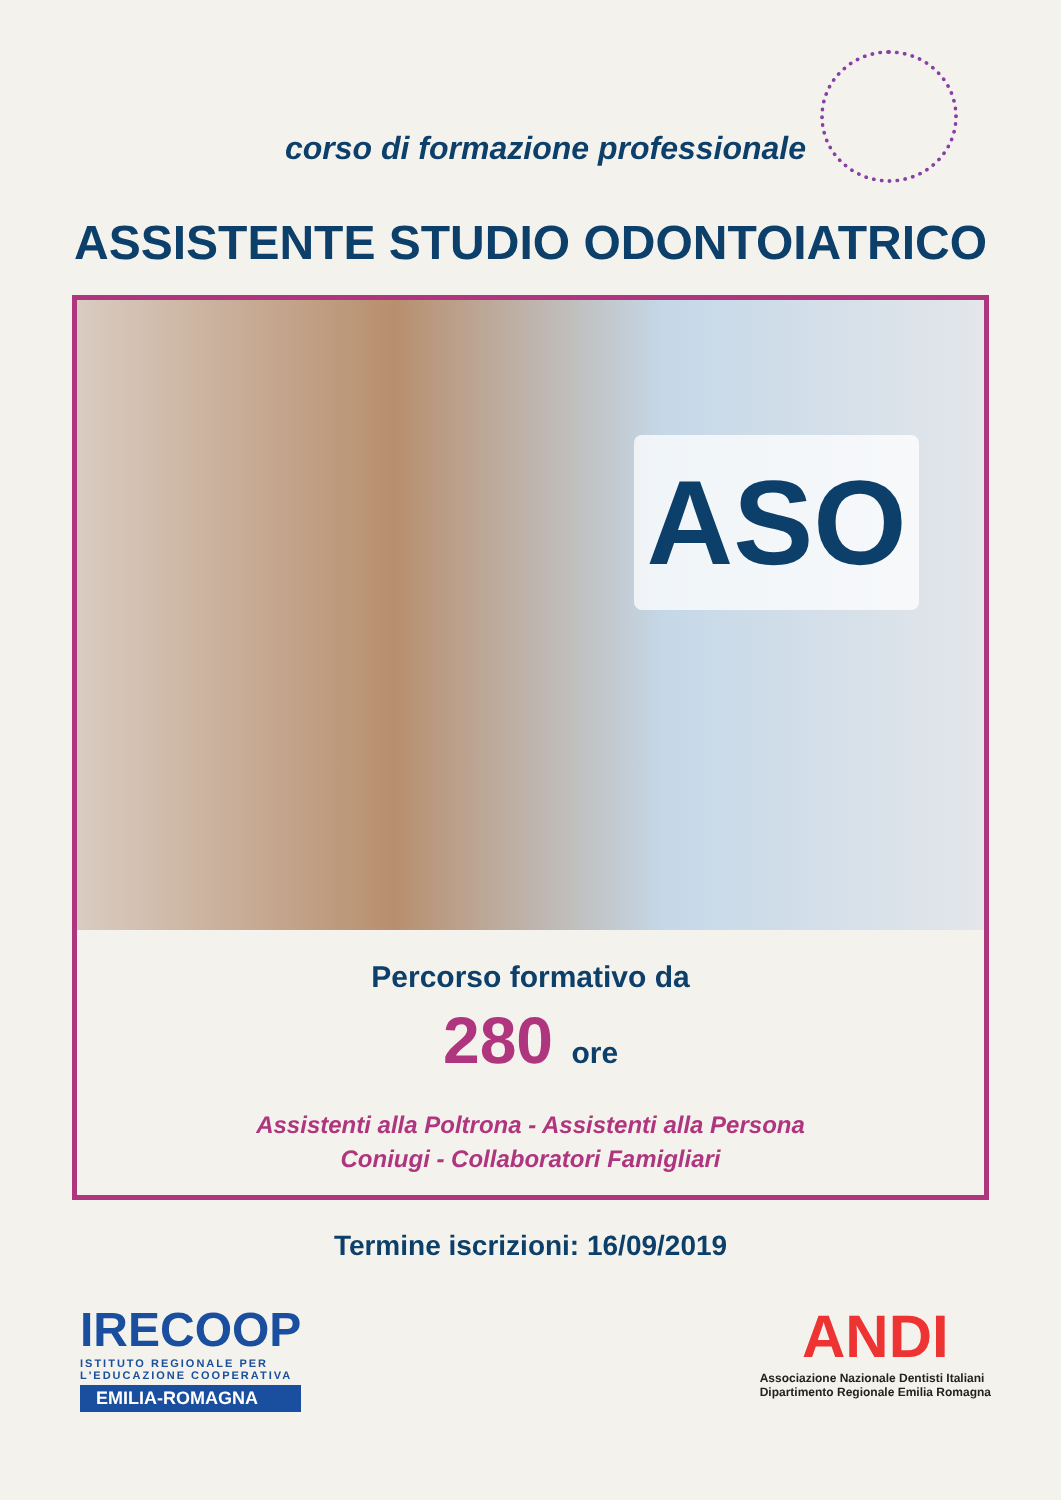corso di formazione professionale
ASSISTENTE STUDIO ODONTOIATRICO
ASO
Percorso formativo da
280 ore
Assistenti alla Poltrona - Assistenti alla Persona
Coniugi - Collaboratori Famigliari
Termine iscrizioni: 16/09/2019
IRECOOP
ISTITUTO REGIONALE PER
L'EDUCAZIONE COOPERATIVA
EMILIA-ROMAGNA
ANDI
Associazione Nazionale Dentisti Italiani
Dipartimento Regionale Emilia Romagna